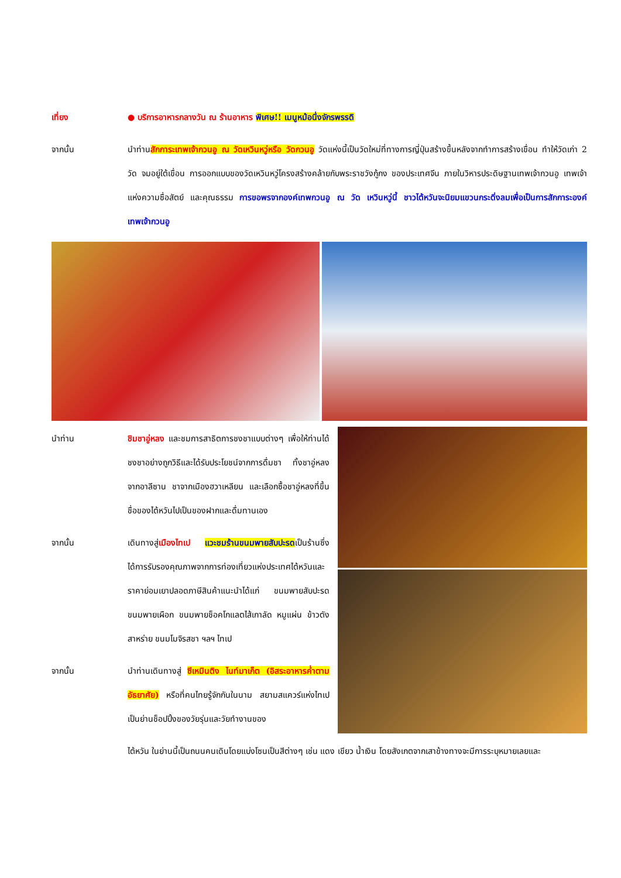เที่ยง ● บริการอาหารกลางวัน ณ ร้านอาหาร พิเศษ!! เมนูหม้อนึ่งจักรพรรดิ
จากนั้น นำท่านสักการะเทพเจ้ากวนอู ณ วัดเหวินหวู่หรือ วัดกวนอู วัดแห่งนี้เป็นวัดใหม่ที่ทางการญี่ปุ่นสร้างขึ้นหลังจากทำการสร้างเขื่อน ทำให้วัดเก่า 2 วัด จมอยู่ใต้เขื่อน การออกแบบของวัดเหวินหวู่โครงสร้างคล้ายกับพระราชวังกู้กง ของประเทศจีน ภายในวิหารประดิษฐานเทพเจ้ากวนอู เทพเจ้าแห่งความซื่อสัตย์ และคุณธรรม การขอพรจากองค์เทพกวนอู ณ วัด เหวินหวู่นี้ ชาวไต้หวันจะนิยมแขวนกระดิ่งลมเพื่อเป็นการสักการะองค์เทพเจ้ากวนอู
นำท่าน ชิมชาอู่หลง และชมการสาธิตการชงชาแบบต่างๆ เพื่อให้ท่านได้ชงชาอย่างถูกวิธีและได้รับประโยชน์จากการดื่มชา ทั้งชาอู่หลงจากอาลีซาน ชาจากเมืองฮวาเหลียน และเลือกซื้อชาอู่หลงที่ขึ้นชื่อของไต้หวันไปเป็นของฝากและดื่มทานเอง
จากนั้น เดินทางสู่เมืองไทเป แวะชมร้านขนมพายสับปะรดเป็นร้านซึ่งได้การรับรองคุณภาพจากการท่องเที่ยวแห่งประเทศไต้หวันและราคาย่อมเยาปลอดภาษีสินค้าแนะนำได้แก่ ขนมพายสับปะรดขนมพายเผือก ขนมพายช็อคโกแลตไส้เกาลัด หมูแผ่น ข้าวตังสาหร่าย ขนมโมจิรสชา ฯลฯ ไทเป
จากนั้น นำท่านเดินทางสู่ ซีเหมินติง ไนท์มาเก็ต (อิสระอาหารค่ำตามอัธยาศัย) หรือที่คนไทยรู้จักกันในนาม สยามสแควร์แห่งไทเปเป็นย่านช็อปปิ้งของวัยรุ่นและวัยทำงานของ
ไต้หวัน ในย่านนี้เป็นถนนคนเดินโดยแบ่งโซนเป็นสีต่างๆ เช่น แดง เขียว น้ำเงิน โดยสังเกตจากเสาข้างทางจะมีการระบุหมายเลยและ